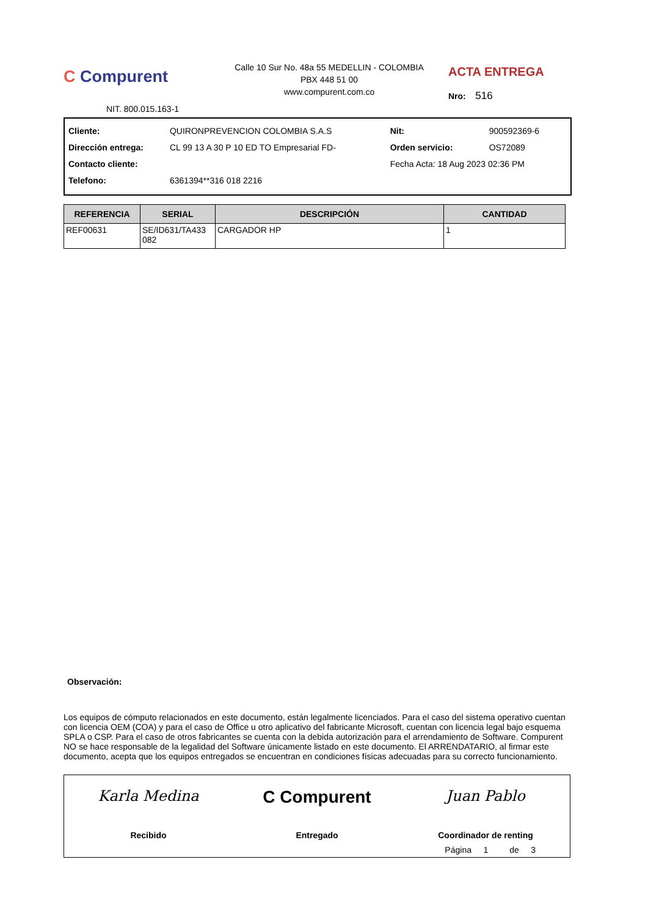C Compurent
Calle 10 Sur No. 48a 55 MEDELLIN - COLOMBIA
PBX 448 51 00
www.compurent.com.co
ACTA ENTREGA
Nro: 516
NIT. 800.015.163-1
| Cliente: | QUIRONPREVENCION COLOMBIA S.A.S | Nit: | 900592369-6 |
| Dirección entrega: | CL 99 13 A 30 P 10 ED TO Empresarial FD- | Orden servicio: | OS72089 |
| Contacto cliente: | | Fecha Acta: 18 Aug 2023 02:36 PM | |
| Telefono: | 6361394**316 018 2216 | | |
| REFERENCIA | SERIAL | DESCRIPCIÓN | CANTIDAD |
| --- | --- | --- | --- |
| REF00631 | SE/ID631/TA433 082 | CARGADOR HP | 1 |
Observación:
Los equipos de cómputo relacionados en este documento, están legalmente licenciados. Para el caso del sistema operativo cuentan con licencia OEM (COA) y para el caso de Office u otro aplicativo del fabricante Microsoft, cuentan con licencia legal bajo esquema SPLA o CSP. Para el caso de otros fabricantes se cuenta con la debida autorización para el arrendamiento de Software. Compurent NO se hace responsable de la legalidad del Software únicamente listado en este documento. El ARRENDATARIO, al firmar este documento, acepta que los equipos entregados se encuentran en condiciones físicas adecuadas para su correcto funcionamiento.
Karla Medina
Recibido
C Compurent
Entregado
Juan Pablo
Coordinador de renting
Página 1 de 3